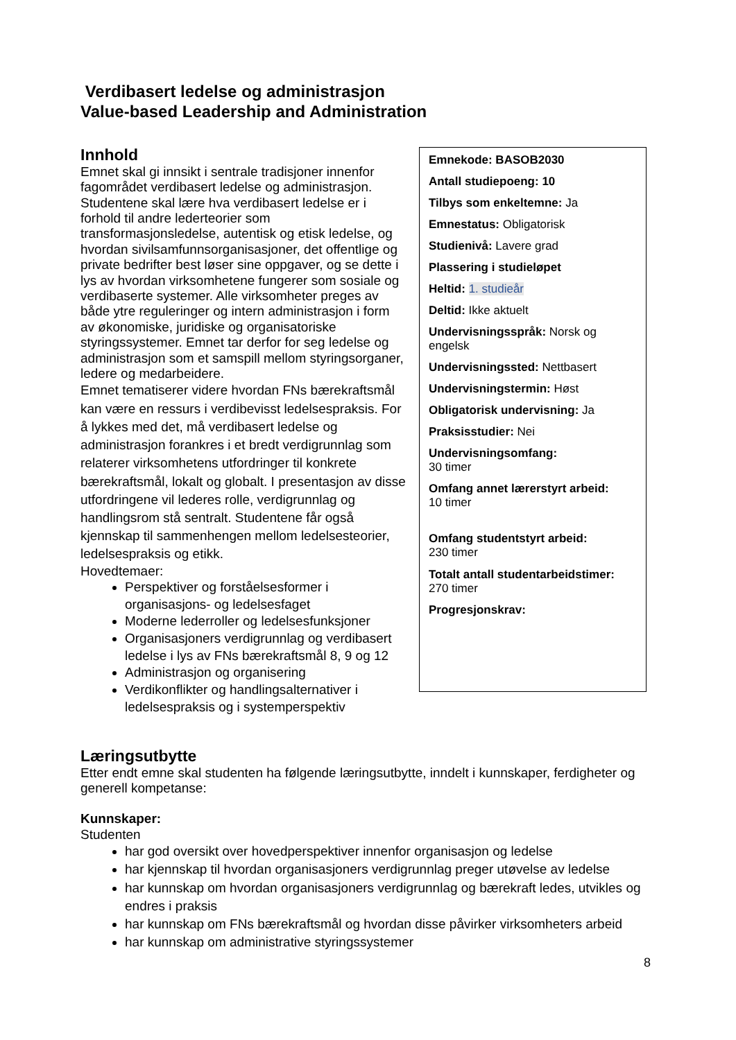Verdibasert ledelse og administrasjon
Value-based Leadership and Administration
Innhold
Emnet skal gi innsikt i sentrale tradisjoner innenfor fagområdet verdibasert ledelse og administrasjon. Studentene skal lære hva verdibasert ledelse er i forhold til andre lederteorier som transformasjonsledelse, autentisk og etisk ledelse, og hvordan sivilsamfunnsorganisasjoner, det offentlige og private bedrifter best løser sine oppgaver, og se dette i lys av hvordan virksomhetene fungerer som sosiale og verdibaserte systemer. Alle virksomheter preges av både ytre reguleringer og intern administrasjon i form av økonomiske, juridiske og organisatoriske styringssystemer. Emnet tar derfor for seg ledelse og administrasjon som et samspill mellom styringsorganer, ledere og medarbeidere.
Emnet tematiserer videre hvordan FNs bærekraftsmål kan være en ressurs i verdibevisst ledelsespraksis. For å lykkes med det, må verdibasert ledelse og administrasjon forankres i et bredt verdigrunnlag som relaterer virksomhetens utfordringer til konkrete bærekraftsmål, lokalt og globalt. I presentasjon av disse utfordringene vil lederes rolle, verdigrunnlag og handlingsrom stå sentralt. Studentene får også kjennskap til sammenhengen mellom ledelsesteorier, ledelsespraksis og etikk.
Hovedtemaer:
Perspektiver og forståelsesformer i organisasjons- og ledelsesfaget
Moderne lederroller og ledelsesfunksjoner
Organisasjoners verdigrunnlag og verdibasert ledelse i lys av FNs bærekraftsmål 8, 9 og 12
Administrasjon og organisering
Verdikonflikter og handlingsalternativer i ledelsespraksis og i systemperspektiv
Emnekode: BASOB2030
Antall studiepoeng: 10
Tilbys som enkeltemne: Ja
Emnestatus: Obligatorisk
Studienivå: Lavere grad
Plassering i studieløpet
Heltid: 1. studieår
Deltid: Ikke aktuelt
Undervisningsspråk: Norsk og engelsk
Undervisningssted: Nettbasert
Undervisningstermin: Høst
Obligatorisk undervisning: Ja
Praksisstudier: Nei
Undervisningsomfang:
30 timer
Omfang annet lærerstyrt arbeid:
10 timer
Omfang studentstyrt arbeid:
230 timer
Totalt antall studentarbeidstimer:
270 timer
Progresjonskrav:
Læringsutbytte
Etter endt emne skal studenten ha følgende læringsutbytte, inndelt i kunnskaper, ferdigheter og generell kompetanse:
Kunnskaper:
Studenten
har god oversikt over hovedperspektiver innenfor organisasjon og ledelse
har kjennskap til hvordan organisasjoners verdigrunnlag preger utøvelse av ledelse
har kunnskap om hvordan organisasjoners verdigrunnlag og bærekraft ledes, utvikles og endres i praksis
har kunnskap om FNs bærekraftsmål og hvordan disse påvirker virksomheters arbeid
har kunnskap om administrative styringssystemer
8